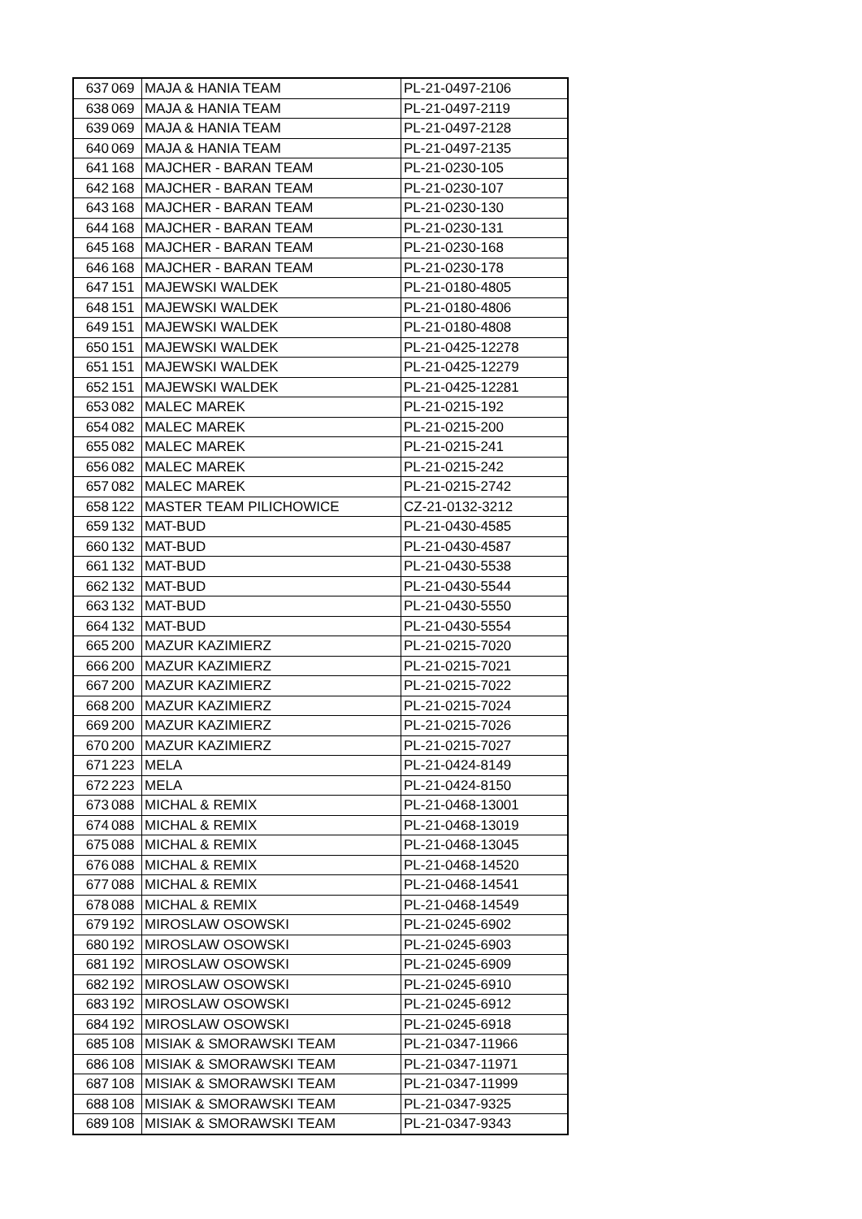| 637 | 069 | MAJA & HANIA TEAM | PL-21-0497-2106 |
| 638 | 069 | MAJA & HANIA TEAM | PL-21-0497-2119 |
| 639 | 069 | MAJA & HANIA TEAM | PL-21-0497-2128 |
| 640 | 069 | MAJA & HANIA TEAM | PL-21-0497-2135 |
| 641 | 168 | MAJCHER - BARAN TEAM | PL-21-0230-105 |
| 642 | 168 | MAJCHER - BARAN TEAM | PL-21-0230-107 |
| 643 | 168 | MAJCHER - BARAN TEAM | PL-21-0230-130 |
| 644 | 168 | MAJCHER - BARAN TEAM | PL-21-0230-131 |
| 645 | 168 | MAJCHER - BARAN TEAM | PL-21-0230-168 |
| 646 | 168 | MAJCHER - BARAN TEAM | PL-21-0230-178 |
| 647 | 151 | MAJEWSKI WALDEK | PL-21-0180-4805 |
| 648 | 151 | MAJEWSKI WALDEK | PL-21-0180-4806 |
| 649 | 151 | MAJEWSKI WALDEK | PL-21-0180-4808 |
| 650 | 151 | MAJEWSKI WALDEK | PL-21-0425-12278 |
| 651 | 151 | MAJEWSKI WALDEK | PL-21-0425-12279 |
| 652 | 151 | MAJEWSKI WALDEK | PL-21-0425-12281 |
| 653 | 082 | MALEC MAREK | PL-21-0215-192 |
| 654 | 082 | MALEC MAREK | PL-21-0215-200 |
| 655 | 082 | MALEC MAREK | PL-21-0215-241 |
| 656 | 082 | MALEC MAREK | PL-21-0215-242 |
| 657 | 082 | MALEC MAREK | PL-21-0215-2742 |
| 658 | 122 | MASTER TEAM PILICHOWICE | CZ-21-0132-3212 |
| 659 | 132 | MAT-BUD | PL-21-0430-4585 |
| 660 | 132 | MAT-BUD | PL-21-0430-4587 |
| 661 | 132 | MAT-BUD | PL-21-0430-5538 |
| 662 | 132 | MAT-BUD | PL-21-0430-5544 |
| 663 | 132 | MAT-BUD | PL-21-0430-5550 |
| 664 | 132 | MAT-BUD | PL-21-0430-5554 |
| 665 | 200 | MAZUR KAZIMIERZ | PL-21-0215-7020 |
| 666 | 200 | MAZUR KAZIMIERZ | PL-21-0215-7021 |
| 667 | 200 | MAZUR KAZIMIERZ | PL-21-0215-7022 |
| 668 | 200 | MAZUR KAZIMIERZ | PL-21-0215-7024 |
| 669 | 200 | MAZUR KAZIMIERZ | PL-21-0215-7026 |
| 670 | 200 | MAZUR KAZIMIERZ | PL-21-0215-7027 |
| 671 | 223 | MELA | PL-21-0424-8149 |
| 672 | 223 | MELA | PL-21-0424-8150 |
| 673 | 088 | MICHAL & REMIX | PL-21-0468-13001 |
| 674 | 088 | MICHAL & REMIX | PL-21-0468-13019 |
| 675 | 088 | MICHAL & REMIX | PL-21-0468-13045 |
| 676 | 088 | MICHAL & REMIX | PL-21-0468-14520 |
| 677 | 088 | MICHAL & REMIX | PL-21-0468-14541 |
| 678 | 088 | MICHAL & REMIX | PL-21-0468-14549 |
| 679 | 192 | MIROSLAW OSOWSKI | PL-21-0245-6902 |
| 680 | 192 | MIROSLAW OSOWSKI | PL-21-0245-6903 |
| 681 | 192 | MIROSLAW OSOWSKI | PL-21-0245-6909 |
| 682 | 192 | MIROSLAW OSOWSKI | PL-21-0245-6910 |
| 683 | 192 | MIROSLAW OSOWSKI | PL-21-0245-6912 |
| 684 | 192 | MIROSLAW OSOWSKI | PL-21-0245-6918 |
| 685 | 108 | MISIAK & SMORAWSKI TEAM | PL-21-0347-11966 |
| 686 | 108 | MISIAK & SMORAWSKI TEAM | PL-21-0347-11971 |
| 687 | 108 | MISIAK & SMORAWSKI TEAM | PL-21-0347-11999 |
| 688 | 108 | MISIAK & SMORAWSKI TEAM | PL-21-0347-9325 |
| 689 | 108 | MISIAK & SMORAWSKI TEAM | PL-21-0347-9343 |